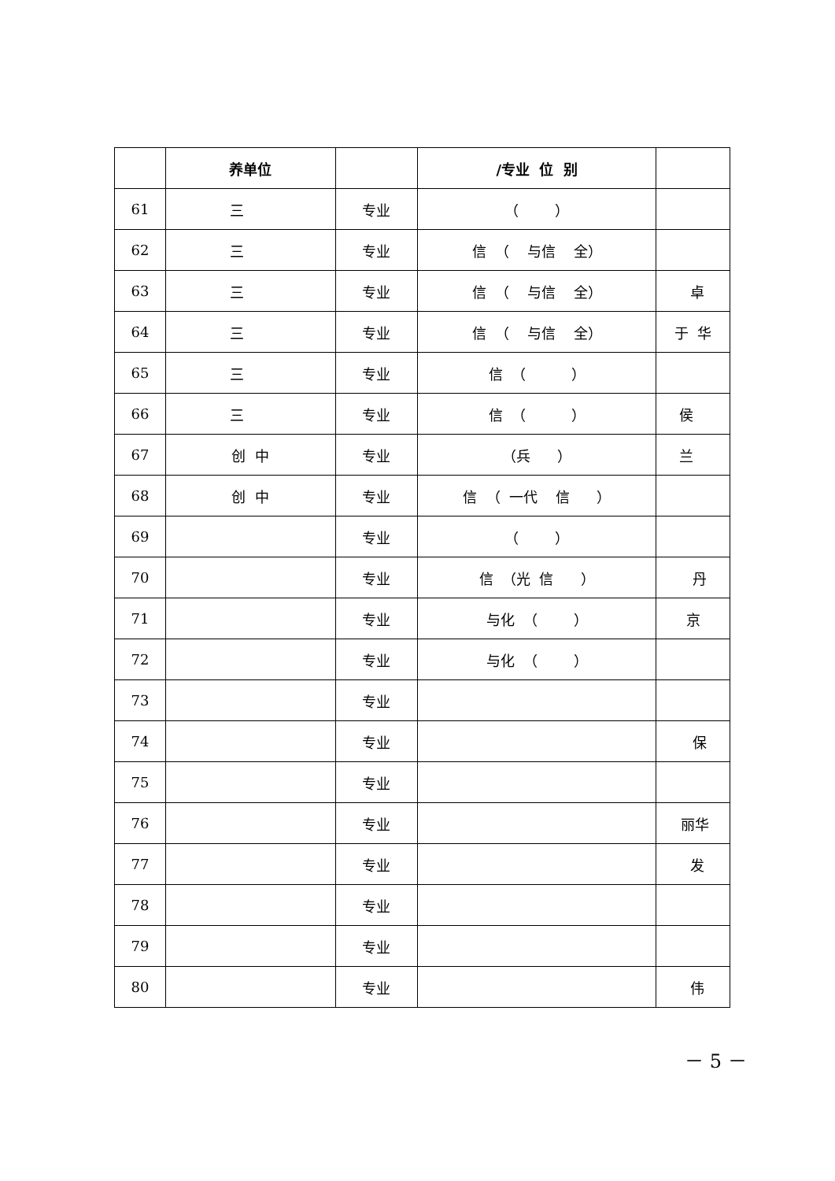| | 养单位 | | /专业 位 别 | |
| --- | --- | --- | --- | --- |
| 61 | 三 | 专业 | （ ） | |
| 62 | 三 | 专业 | 信 （ 与信 全） | |
| 63 | 三 | 专业 | 信 （ 与信 全） | 卓 |
| 64 | 三 | 专业 | 信 （ 与信 全） | 于 华 |
| 65 | 三 | 专业 | 信 （ ） | |
| 66 | 三 | 专业 | 信 （ ） | 侯 |
| 67 | 创 中 | 专业 | （兵 ） | 兰 |
| 68 | 创 中 | 专业 | 信 （ 一代 信 ） | |
| 69 | | 专业 | （ ） | |
| 70 | | 专业 | 信 （光 信 ） | 丹 |
| 71 | | 专业 | 与化 （ ） | 京 |
| 72 | | 专业 | 与化 （ ） | |
| 73 | | 专业 | | |
| 74 | | 专业 | | 保 |
| 75 | | 专业 | | |
| 76 | | 专业 | | 丽华 |
| 77 | | 专业 | | 发 |
| 78 | | 专业 | | |
| 79 | | 专业 | | |
| 80 | | 专业 | | 伟 |
－ 5 －